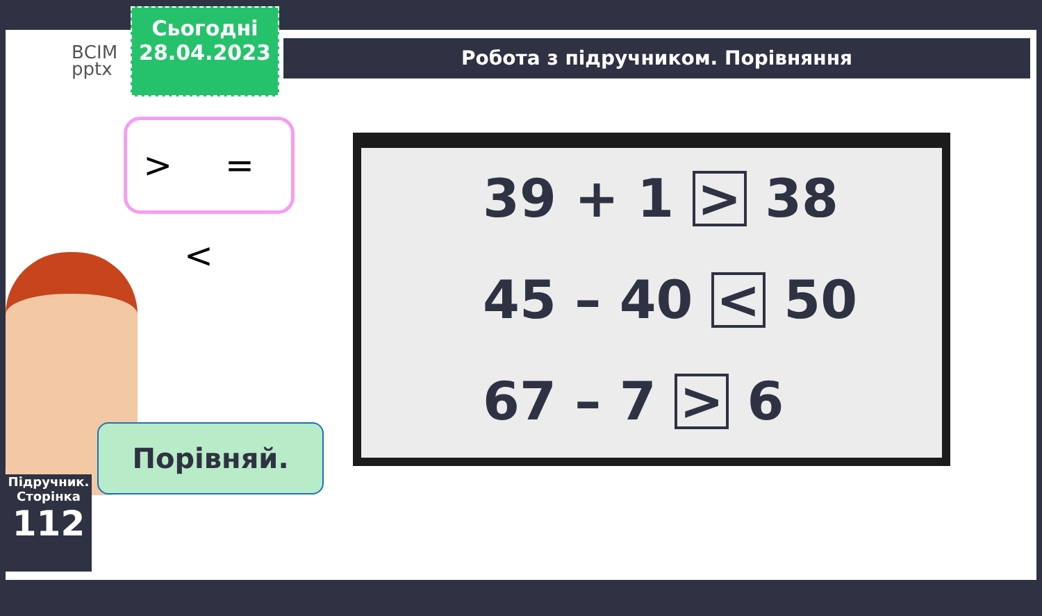ВСІМ
pptx
Сьогодні
28.04.2023
Робота з підручником. Порівняння
> = <
39 + 1 > 38
45 – 40 < 50
67 – 7 > 6
Порівняй.
Підручник.
Сторінка
112